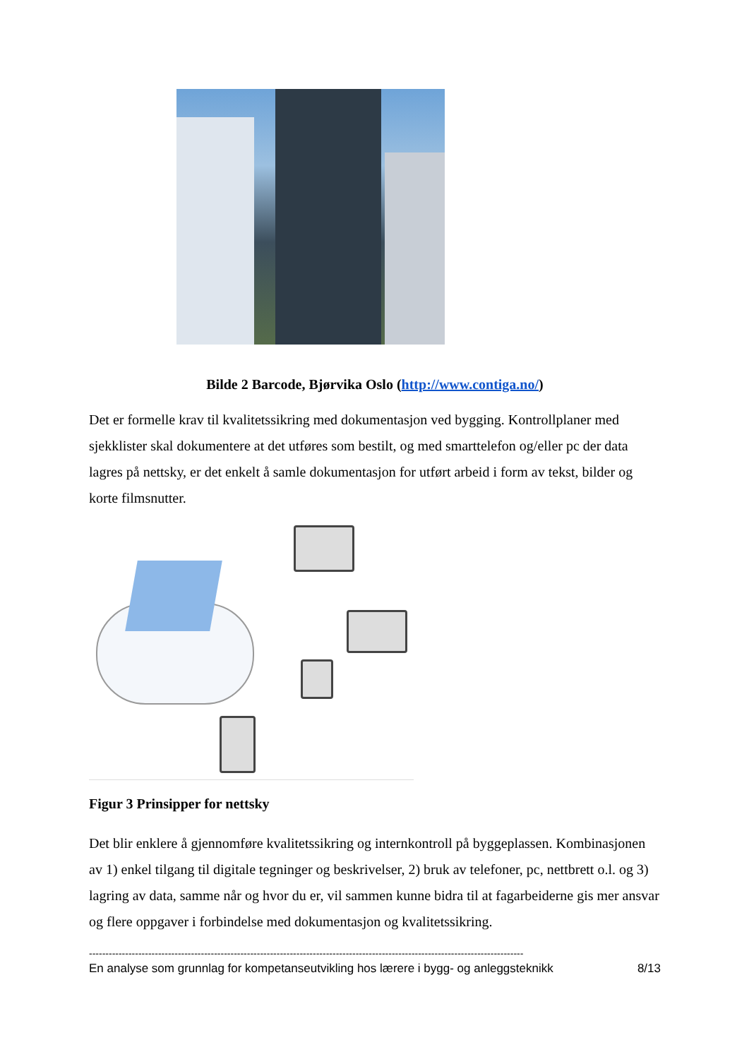Bilde 2 Barcode, Bjørvika Oslo (http://www.contiga.no/)
Det er formelle krav til kvalitetssikring med dokumentasjon ved bygging. Kontrollplaner med sjekklister skal dokumentere at det utføres som bestilt, og med smarttelefon og/eller pc der data lagres på nettsky, er det enkelt å samle dokumentasjon for utført arbeid i form av tekst, bilder og korte filmsnutter.
Figur 3 Prinsipper for nettsky
Det blir enklere å gjennomføre kvalitetssikring og internkontroll på byggeplassen. Kombinasjonen av 1) enkel tilgang til digitale tegninger og beskrivelser, 2) bruk av telefoner, pc, nettbrett o.l. og 3) lagring av data, samme når og hvor du er, vil sammen kunne bidra til at fagarbeiderne gis mer ansvar og flere oppgaver i forbindelse med dokumentasjon og kvalitetssikring.
------------------------------------------------------------------------------------------------------------------------------------
En analyse som grunnlag for kompetanseutvikling hos lærere i bygg- og anleggsteknikk 8/13